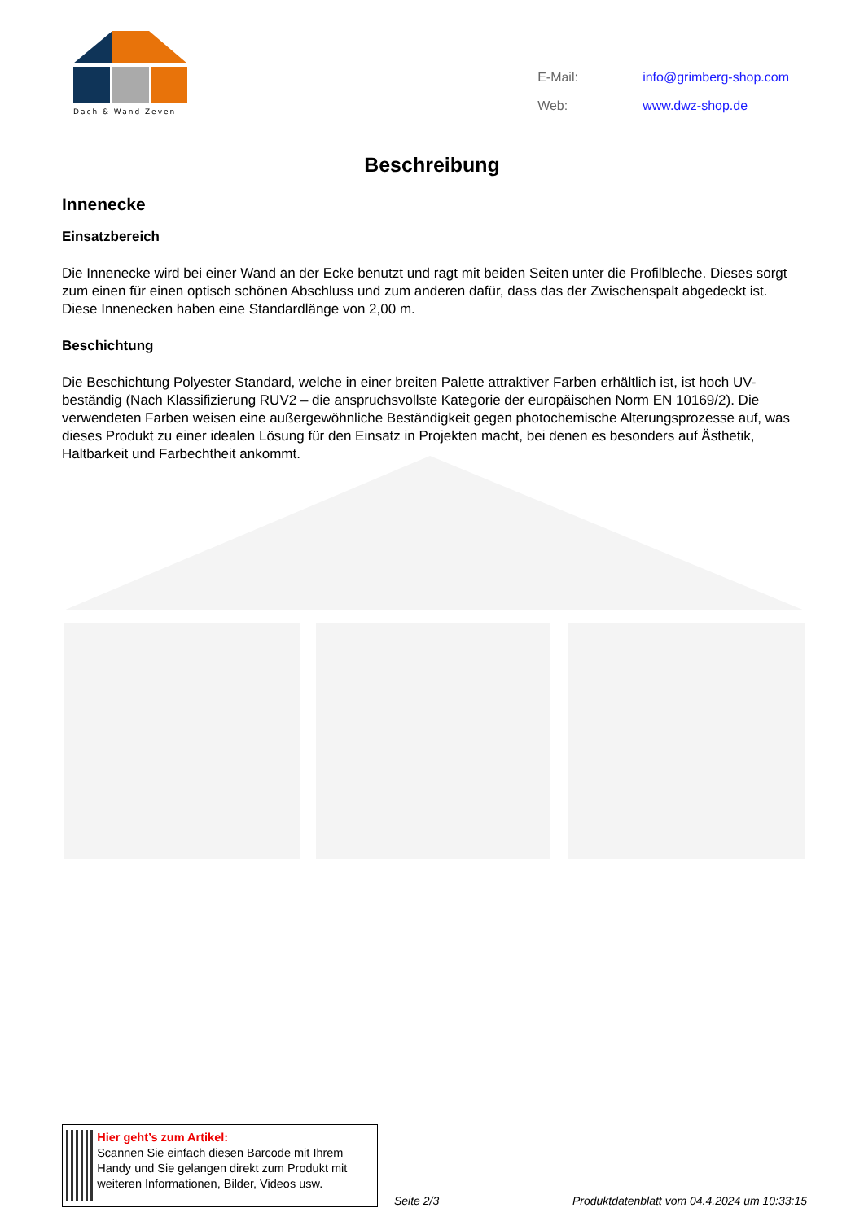Dach & Wand Zeven
| E-Mail: | info@grimberg-shop.com |
| Web: | www.dwz-shop.de |
Beschreibung
Innenecke
Einsatzbereich
Die Innenecke wird bei einer Wand an der Ecke benutzt und ragt mit beiden Seiten unter die Profilbleche. Dieses sorgt zum einen für einen optisch schönen Abschluss und zum anderen dafür, dass das der Zwischenspalt abgedeckt ist. Diese Innenecken haben eine Standardlänge von 2,00 m.
Beschichtung
Die Beschichtung Polyester Standard, welche in einer breiten Palette attraktiver Farben erhältlich ist, ist hoch UV-beständig (Nach Klassifizierung RUV2 – die anspruchsvollste Kategorie der europäischen Norm EN 10169/2). Die verwendeten Farben weisen eine außergewöhnliche Beständigkeit gegen photochemische Alterungsprozesse auf, was dieses Produkt zu einer idealen Lösung für den Einsatz in Projekten macht, bei denen es besonders auf Ästhetik, Haltbarkeit und Farbechtheit ankommt.
Hier geht’s zum Artikel:
Scannen Sie einfach diesen Barcode mit Ihrem Handy und Sie gelangen direkt zum Produkt mit weiteren Informationen, Bilder, Videos usw.
Seite 2/3 Produktdatenblatt vom 04.4.2024 um 10:33:15